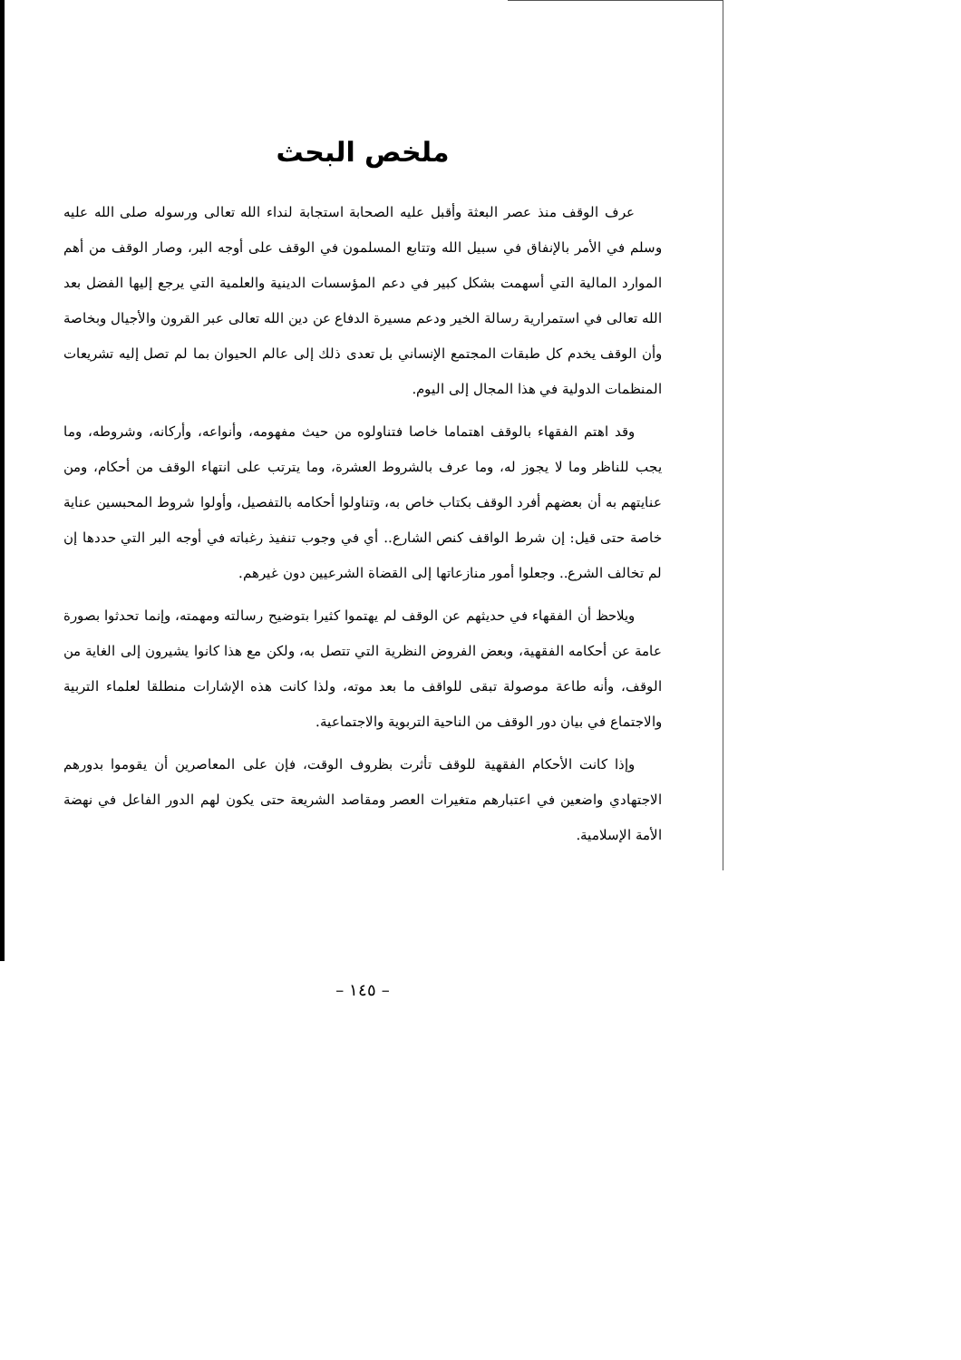ملخص البحث
عرف الوقف منذ عصر البعثة وأقبل عليه الصحابة استجابة لنداء الله تعالى ورسوله صلى الله عليه وسلم في الأمر بالإنفاق في سبيل الله وتتابع المسلمون في الوقف على أوجه البر، وصار الوقف من أهم الموارد المالية التي أسهمت بشكل كبير في دعم المؤسسات الدينية والعلمية التي يرجع إليها الفضل بعد الله تعالى في استمرارية رسالة الخير ودعم مسيرة الدفاع عن دين الله تعالى عبر القرون والأجيال وبخاصة وأن الوقف يخدم كل طبقات المجتمع الإنساني بل تعدى ذلك إلى عالم الحيوان بما لم تصل إليه تشريعات المنظمات الدولية في هذا المجال إلى اليوم.
وقد اهتم الفقهاء بالوقف اهتماما خاصا فتناولوه من حيث مفهومه، وأنواعه، وأركانه، وشروطه، وما يجب للناظر وما لا يجوز له، وما عرف بالشروط العشرة، وما يترتب على انتهاء الوقف من أحكام، ومن عنايتهم به أن بعضهم أفرد الوقف بكتاب خاص به، وتناولوا أحكامه بالتفصيل، وأولوا شروط المحبسين عناية خاصة حتى قيل: إن شرط الواقف كنص الشارع.. أي في وجوب تنفيذ رغباته في أوجه البر التي حددها إن لم تخالف الشرع.. وجعلوا أمور منازعاتها إلى القضاة الشرعيين دون غيرهم.
ويلاحظ أن الفقهاء في حديثهم عن الوقف لم يهتموا كثيرا بتوضيح رسالته ومهمته، وإنما تحدثوا بصورة عامة عن أحكامه الفقهية، وبعض الفروض النظرية التي تتصل به، ولكن مع هذا كانوا يشيرون إلى الغاية من الوقف، وأنه طاعة موصولة تبقى للواقف ما بعد موته، ولذا كانت هذه الإشارات منطلقا لعلماء التربية والاجتماع في بيان دور الوقف من الناحية التربوية والاجتماعية.
وإذا كانت الأحكام الفقهية للوقف تأثرت بظروف الوقت، فإن على المعاصرين أن يقوموا بدورهم الاجتهادي واضعين في اعتبارهم متغيرات العصر ومقاصد الشريعة حتى يكون لهم الدور الفاعل في نهضة الأمة الإسلامية.
– ١٤٥ –